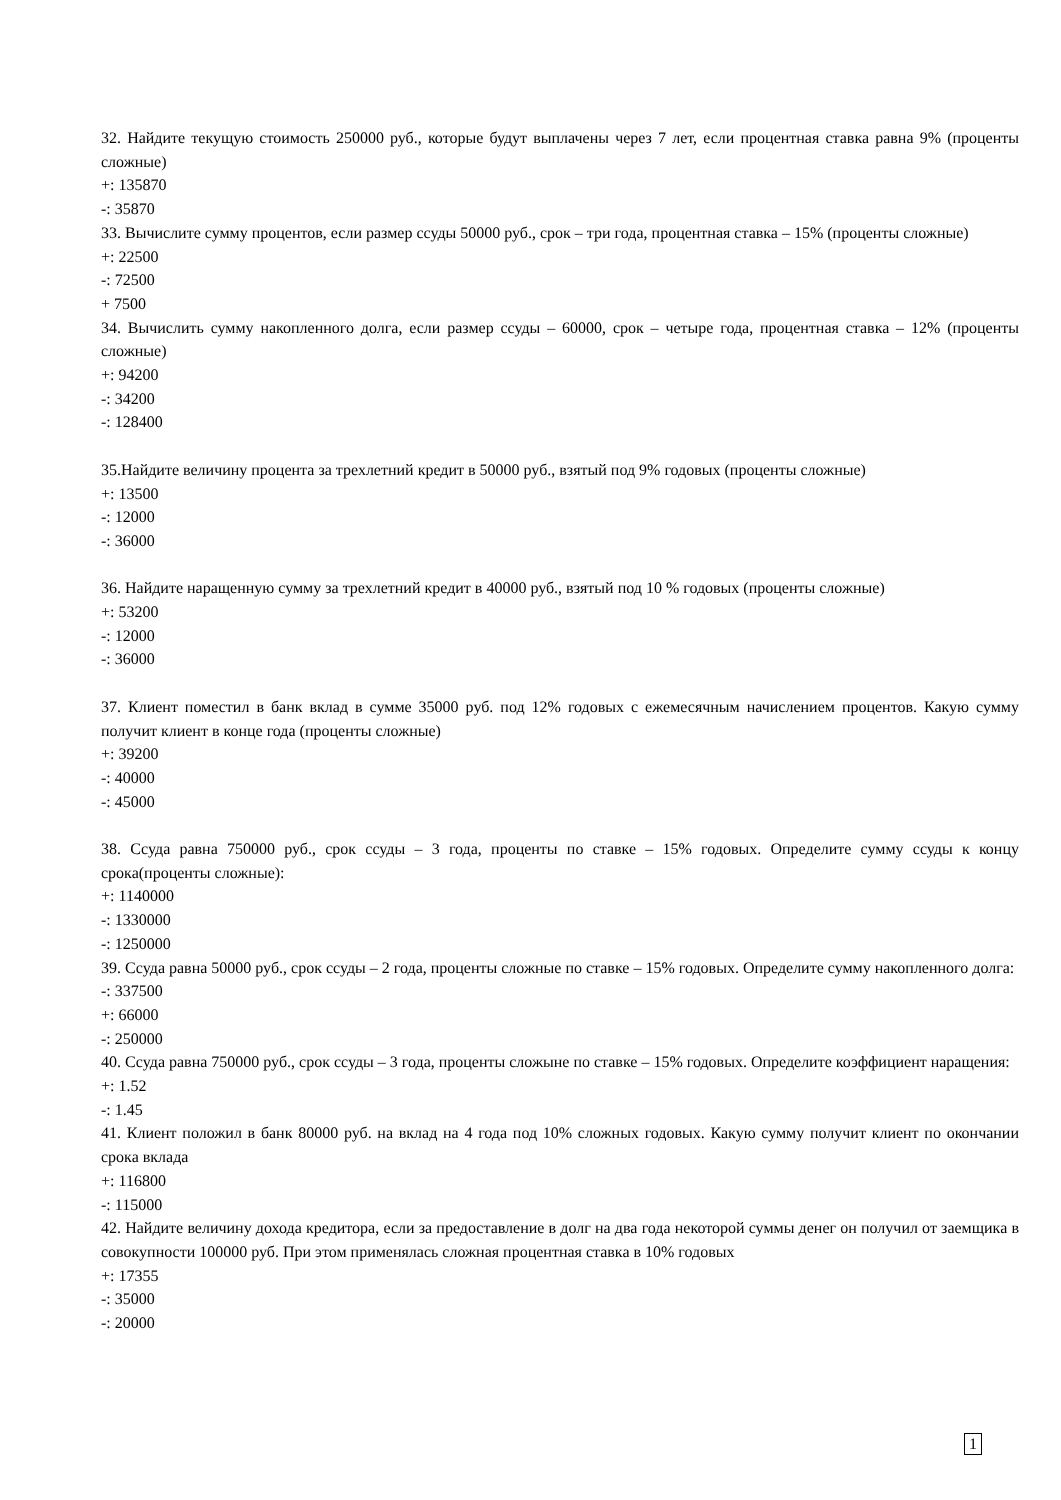32. Найдите текущую стоимость 250000 руб., которые будут выплачены через 7 лет, если процентная ставка равна 9% (проценты сложные)
+: 135870
-: 35870
33. Вычислите сумму процентов, если размер ссуды 50000 руб., срок – три года, процентная ставка – 15% (проценты сложные)
+: 22500
-: 72500
+ 7500
34. Вычислить сумму накопленного долга, если размер ссуды – 60000, срок – четыре года, процентная ставка – 12% (проценты сложные)
+: 94200
-: 34200
-: 128400
35.Найдите величину процента за трехлетний кредит в 50000 руб., взятый под 9% годовых (проценты сложные)
+: 13500
-: 12000
-: 36000
36. Найдите наращенную сумму за трехлетний кредит в 40000 руб., взятый под 10 % годовых (проценты сложные)
+: 53200
-: 12000
-: 36000
37. Клиент поместил в банк вклад в сумме 35000 руб. под 12% годовых с ежемесячным начислением процентов. Какую сумму получит клиент в конце года (проценты сложные)
+: 39200
-: 40000
-: 45000
38. Ссуда равна 750000 руб., срок ссуды – 3 года, проценты по ставке – 15% годовых. Определите сумму ссуды к концу срока(проценты сложные):
+: 1140000
-: 1330000
-: 1250000
39. Ссуда равна 50000 руб., срок ссуды – 2 года, проценты сложные по ставке – 15% годовых. Определите сумму накопленного долга:
-: 337500
+: 66000
-: 250000
40. Ссуда равна 750000 руб., срок ссуды – 3 года, проценты сложыне по ставке – 15% годовых. Определите коэффициент наращения:
+: 1.52
-: 1.45
41. Клиент положил в банк 80000 руб. на вклад на 4 года под 10% сложных годовых. Какую сумму получит клиент по окончании срока вклада
+: 116800
-: 115000
42. Найдите величину дохода кредитора, если за предоставление в долг на два года некоторой суммы денег он получил от заемщика в совокупности 100000 руб. При этом применялась сложная процентная ставка в 10% годовых
+: 17355
-: 35000
-: 20000
1